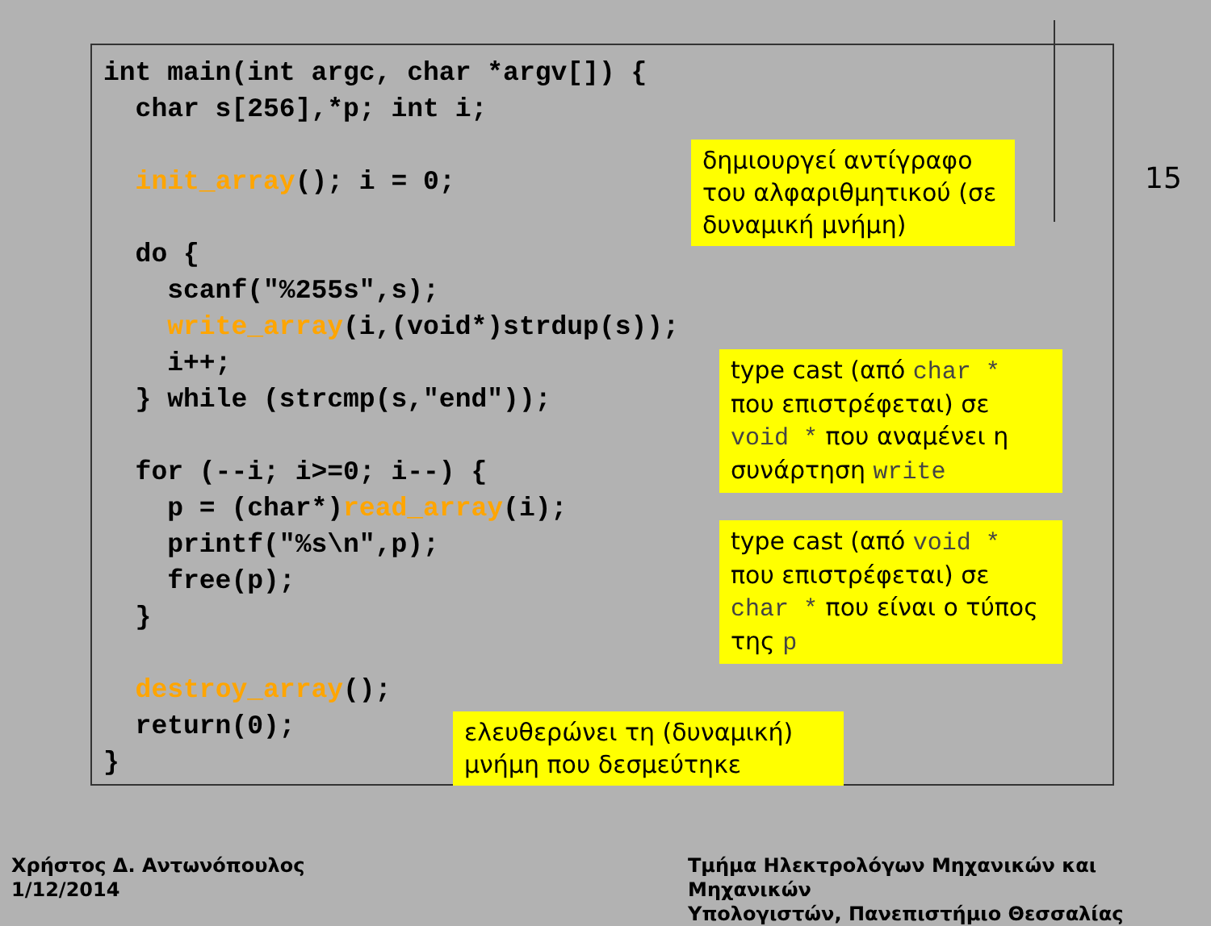int main(int argc, char *argv[]) {
  char s[256],*p; int i;

  init_array(); i = 0;

  do {
    scanf("%255s",s);
    write_array(i,(void*)strdup(s));
    i++;
  } while (strcmp(s,"end"));

  for (--i; i>=0; i--) {
    p = (char*)read_array(i);
    printf("%s\n",p);
    free(p);
  }

  destroy_array();
  return(0);
}
δημιουργεί αντίγραφο του αλφαριθμητικού (σε δυναμική μνήμη)
type cast (από char * που επιστρέφεται) σε void * που αναμένει η συνάρτηση write
type cast (από void * που επιστρέφεται) σε char * που είναι ο τύπος της p
ελευθερώνει τη (δυναμική) μνήμη που δεσμεύτηκε
15
Χρήστος Δ. Αντωνόπουλος
1/12/2014
Τμήμα Ηλεκτρολόγων Μηχανικών και Μηχανικών
Υπολογιστών, Πανεπιστήμιο Θεσσαλίας